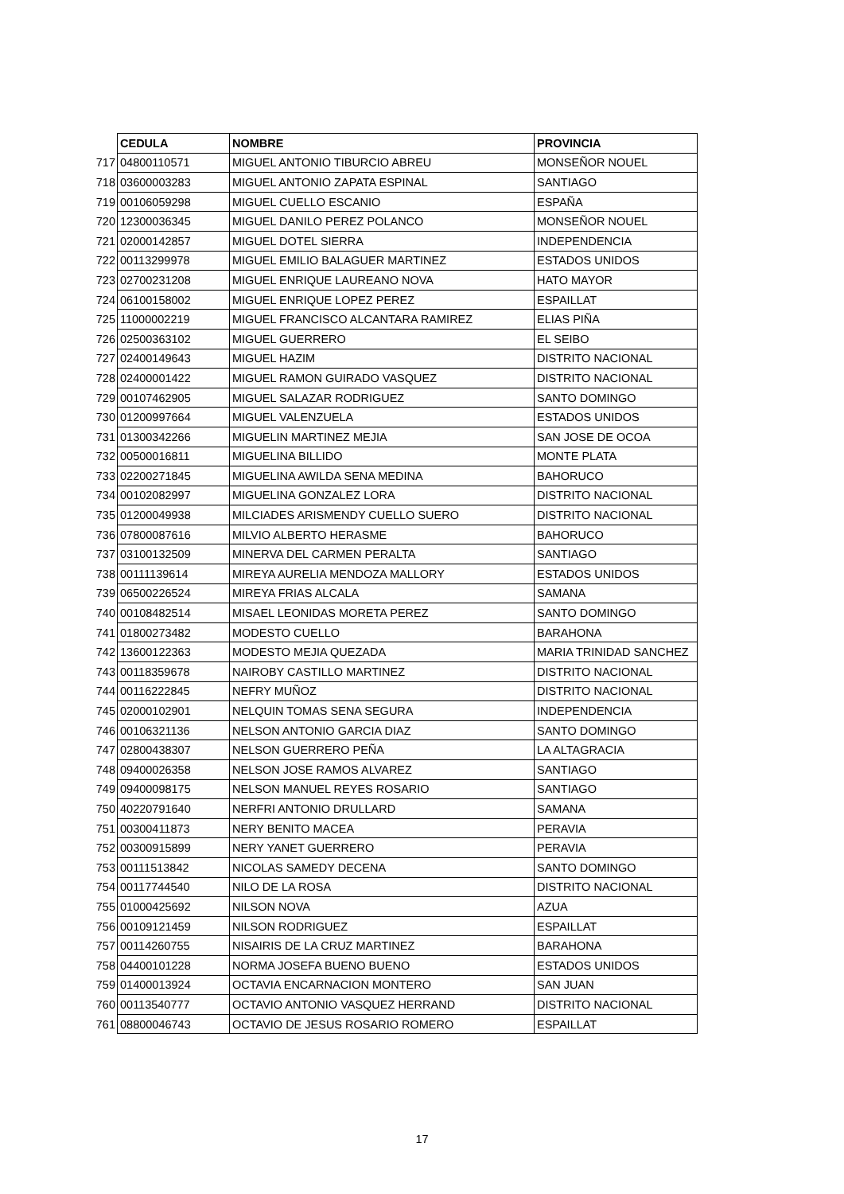| | CEDULA | NOMBRE | PROVINCIA |
| 717 | 04800110571 | MIGUEL ANTONIO TIBURCIO ABREU | MONSEÑOR NOUEL |
| 718 | 03600003283 | MIGUEL ANTONIO ZAPATA ESPINAL | SANTIAGO |
| 719 | 00106059298 | MIGUEL CUELLO ESCANIO | ESPAÑA |
| 720 | 12300036345 | MIGUEL DANILO PEREZ POLANCO | MONSEÑOR NOUEL |
| 721 | 02000142857 | MIGUEL DOTEL SIERRA | INDEPENDENCIA |
| 722 | 00113299978 | MIGUEL EMILIO BALAGUER MARTINEZ | ESTADOS UNIDOS |
| 723 | 02700231208 | MIGUEL ENRIQUE LAUREANO NOVA | HATO MAYOR |
| 724 | 06100158002 | MIGUEL ENRIQUE LOPEZ PEREZ | ESPAILLAT |
| 725 | 11000002219 | MIGUEL FRANCISCO ALCANTARA RAMIREZ | ELIAS PIÑA |
| 726 | 02500363102 | MIGUEL GUERRERO | EL SEIBO |
| 727 | 02400149643 | MIGUEL HAZIM | DISTRITO NACIONAL |
| 728 | 02400001422 | MIGUEL RAMON GUIRADO VASQUEZ | DISTRITO NACIONAL |
| 729 | 00107462905 | MIGUEL SALAZAR RODRIGUEZ | SANTO DOMINGO |
| 730 | 01200997664 | MIGUEL VALENZUELA | ESTADOS UNIDOS |
| 731 | 01300342266 | MIGUELIN MARTINEZ MEJIA | SAN JOSE DE OCOA |
| 732 | 00500016811 | MIGUELINA BILLIDO | MONTE PLATA |
| 733 | 02200271845 | MIGUELINA AWILDA SENA MEDINA | BAHORUCO |
| 734 | 00102082997 | MIGUELINA GONZALEZ LORA | DISTRITO NACIONAL |
| 735 | 01200049938 | MILCIADES ARISMENDY CUELLO SUERO | DISTRITO NACIONAL |
| 736 | 07800087616 | MILVIO ALBERTO HERASME | BAHORUCO |
| 737 | 03100132509 | MINERVA DEL CARMEN PERALTA | SANTIAGO |
| 738 | 00111139614 | MIREYA AURELIA MENDOZA MALLORY | ESTADOS UNIDOS |
| 739 | 06500226524 | MIREYA FRIAS ALCALA | SAMANA |
| 740 | 00108482514 | MISAEL LEONIDAS MORETA PEREZ | SANTO DOMINGO |
| 741 | 01800273482 | MODESTO CUELLO | BARAHONA |
| 742 | 13600122363 | MODESTO MEJIA QUEZADA | MARIA TRINIDAD SANCHEZ |
| 743 | 00118359678 | NAIROBY CASTILLO MARTINEZ | DISTRITO NACIONAL |
| 744 | 00116222845 | NEFRY MUÑOZ | DISTRITO NACIONAL |
| 745 | 02000102901 | NELQUIN TOMAS SENA SEGURA | INDEPENDENCIA |
| 746 | 00106321136 | NELSON ANTONIO GARCIA DIAZ | SANTO DOMINGO |
| 747 | 02800438307 | NELSON GUERRERO PEÑA | LA ALTAGRACIA |
| 748 | 09400026358 | NELSON JOSE RAMOS ALVAREZ | SANTIAGO |
| 749 | 09400098175 | NELSON MANUEL REYES ROSARIO | SANTIAGO |
| 750 | 40220791640 | NERFRI ANTONIO DRULLARD | SAMANA |
| 751 | 00300411873 | NERY BENITO MACEA | PERAVIA |
| 752 | 00300915899 | NERY YANET GUERRERO | PERAVIA |
| 753 | 00111513842 | NICOLAS SAMEDY DECENA | SANTO DOMINGO |
| 754 | 00117744540 | NILO DE LA ROSA | DISTRITO NACIONAL |
| 755 | 01000425692 | NILSON NOVA | AZUA |
| 756 | 00109121459 | NILSON RODRIGUEZ | ESPAILLAT |
| 757 | 00114260755 | NISAIRIS DE LA CRUZ MARTINEZ | BARAHONA |
| 758 | 04400101228 | NORMA JOSEFA BUENO BUENO | ESTADOS UNIDOS |
| 759 | 01400013924 | OCTAVIA ENCARNACION MONTERO | SAN JUAN |
| 760 | 00113540777 | OCTAVIO ANTONIO VASQUEZ HERRAND | DISTRITO NACIONAL |
| 761 | 08800046743 | OCTAVIO DE JESUS ROSARIO ROMERO | ESPAILLAT |
17